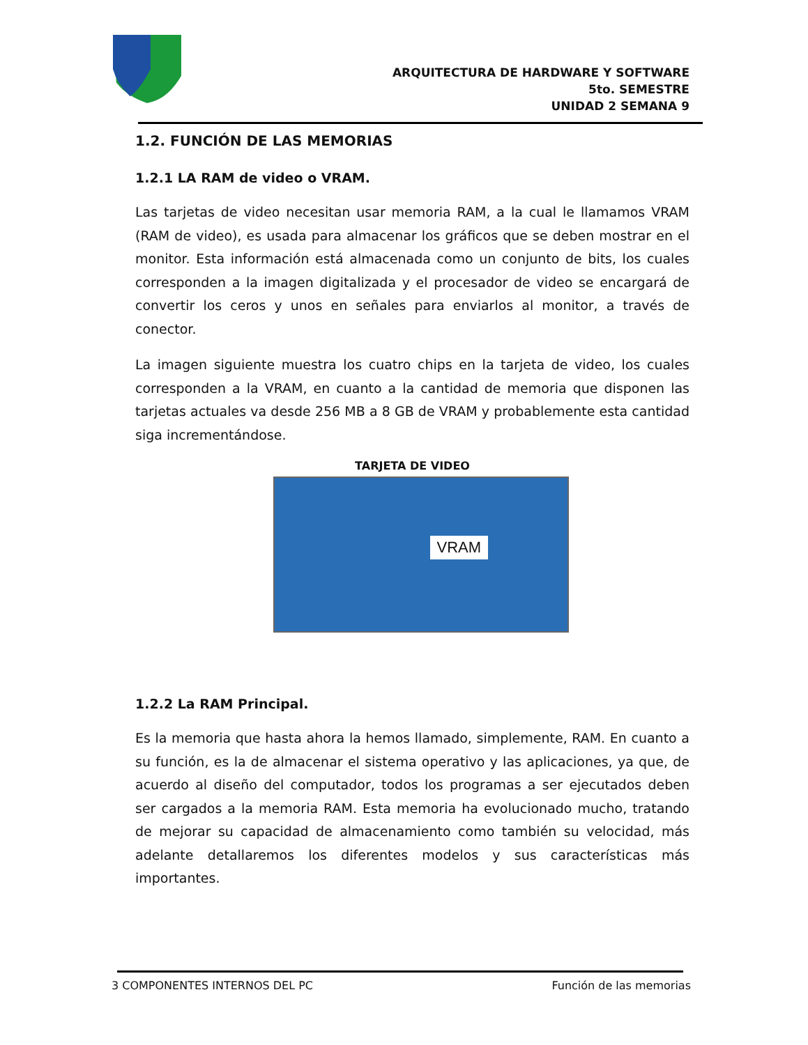ARQUITECTURA DE HARDWARE Y SOFTWARE
5to. SEMESTRE
UNIDAD 2 SEMANA 9
1.2. FUNCIÓN DE LAS MEMORIAS
1.2.1 LA RAM de video o VRAM.
Las tarjetas de video necesitan usar memoria RAM, a la cual le llamamos VRAM (RAM de video), es usada para almacenar los gráficos que se deben mostrar en el monitor. Esta información está almacenada como un conjunto de bits, los cuales corresponden a la imagen digitalizada y el procesador de video se encargará de convertir los ceros y unos en señales para enviarlos al monitor, a través de conector.
La imagen siguiente muestra los cuatro chips en la tarjeta de video, los cuales corresponden a la VRAM, en cuanto a la cantidad de memoria que disponen las tarjetas actuales va desde 256 MB a 8 GB de VRAM y probablemente esta cantidad siga incrementándose.
TARJETA DE VIDEO
VRAM
1.2.2 La RAM Principal.
Es la memoria que hasta ahora la hemos llamado, simplemente, RAM. En cuanto a su función, es la de almacenar el sistema operativo y las aplicaciones, ya que, de acuerdo al diseño del computador, todos los programas a ser ejecutados deben ser cargados a la memoria RAM. Esta memoria ha evolucionado mucho, tratando de mejorar su capacidad de almacenamiento como también su velocidad, más adelante detallaremos los diferentes modelos y sus características más importantes.
3 COMPONENTES INTERNOS DEL PC Función de las memorias